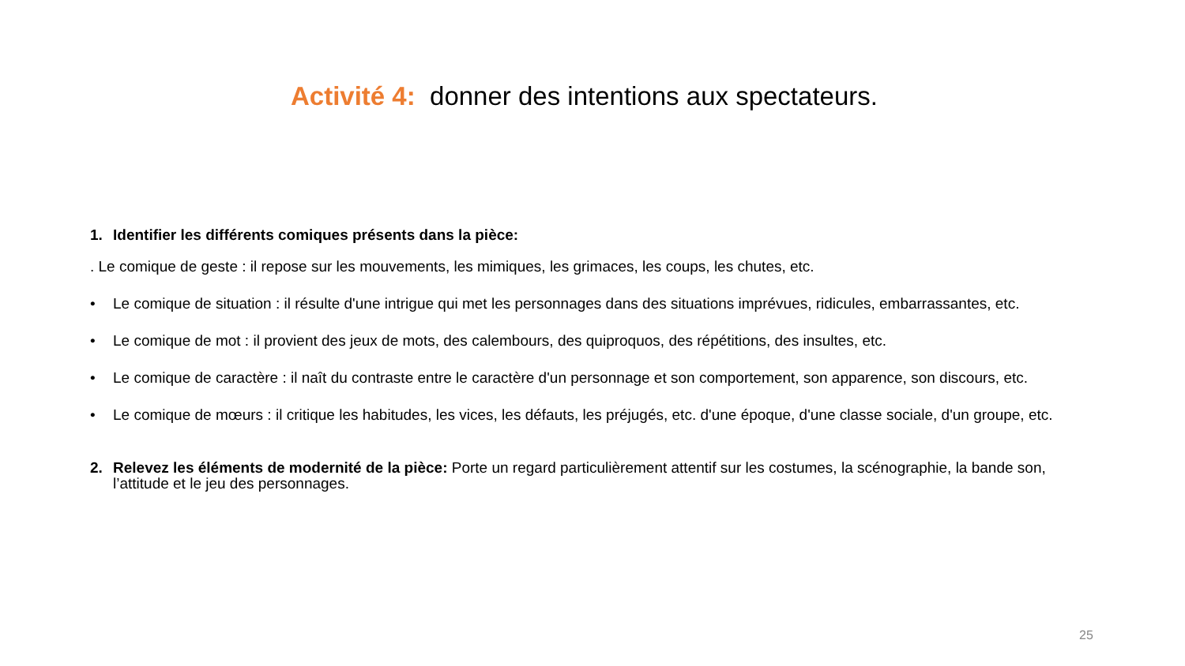Activité 4: donner des intentions aux spectateurs.
1. Identifier les différents comiques présents dans la pièce:
. Le comique de geste : il repose sur les mouvements, les mimiques, les grimaces, les coups, les chutes, etc.
• Le comique de situation : il résulte d'une intrigue qui met les personnages dans des situations imprévues, ridicules, embarrassantes, etc.
• Le comique de mot : il provient des jeux de mots, des calembours, des quiproquos, des répétitions, des insultes, etc.
• Le comique de caractère : il naît du contraste entre le caractère d'un personnage et son comportement, son apparence, son discours, etc.
• Le comique de mœurs : il critique les habitudes, les vices, les défauts, les préjugés, etc. d'une époque, d'une classe sociale, d'un groupe, etc.
2. Relevez les éléments de modernité de la pièce: Porte un regard particulièrement attentif sur les costumes, la scénographie, la bande son, l’attitude et le jeu des personnages.
25